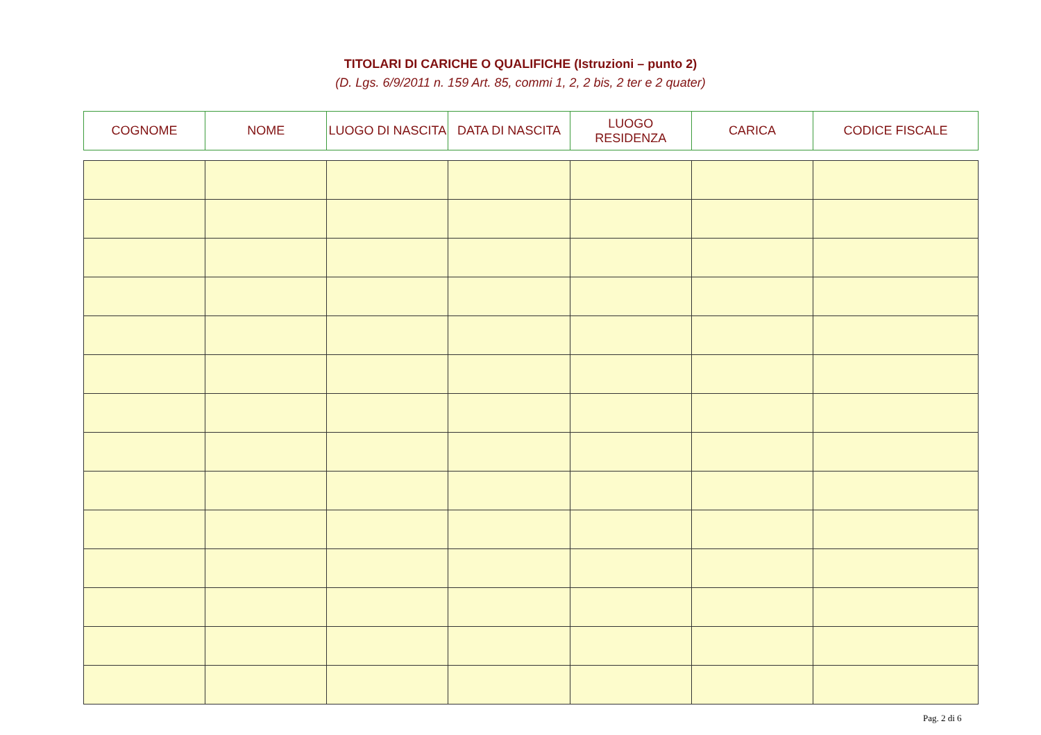TITOLARI DI CARICHE O QUALIFICHE (Istruzioni – punto 2)
(D. Lgs. 6/9/2011 n. 159 Art. 85, commi 1, 2, 2 bis, 2 ter e 2 quater)
| COGNOME | NOME | LUOGO DI NASCITA | DATA DI NASCITA | LUOGO RESIDENZA | CARICA | CODICE FISCALE |
| --- | --- | --- | --- | --- | --- | --- |
Pag. 2 di 6